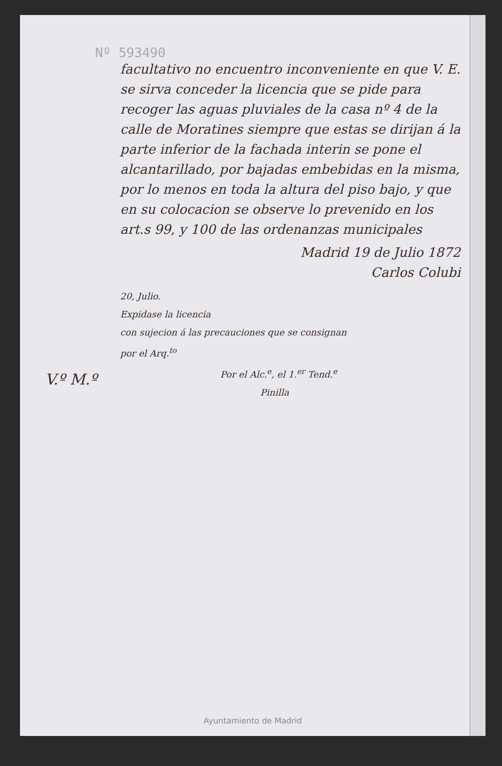Nº 593490
V.º M.º
facultativo no encuentro inconveniente en que V. E. se sirva conceder la licencia que se pide para recoger las aguas pluviales de la casa nº 4 de la calle de Moratines siempre que estas se dirijan á la parte inferior de la fachada interin se pone el alcantarillado, por bajadas embebidas en la misma, por lo menos en toda la altura del piso bajo, y que en su colocacion se observe lo prevenido en los art.s 99, y 100 de las ordenanzas municipales
Madrid 19 de Julio 1872
Carlos Colubi
20, Julio.
Expidase la licencia
con sujecion á las precauciones que se consignan
por el Arq.<sup>to</sup>
Por el Alc.<sup>e</sup>, el 1.<sup>er</sup> Tend.<sup>e</sup>
Pinilla
Ayuntamiento de Madrid